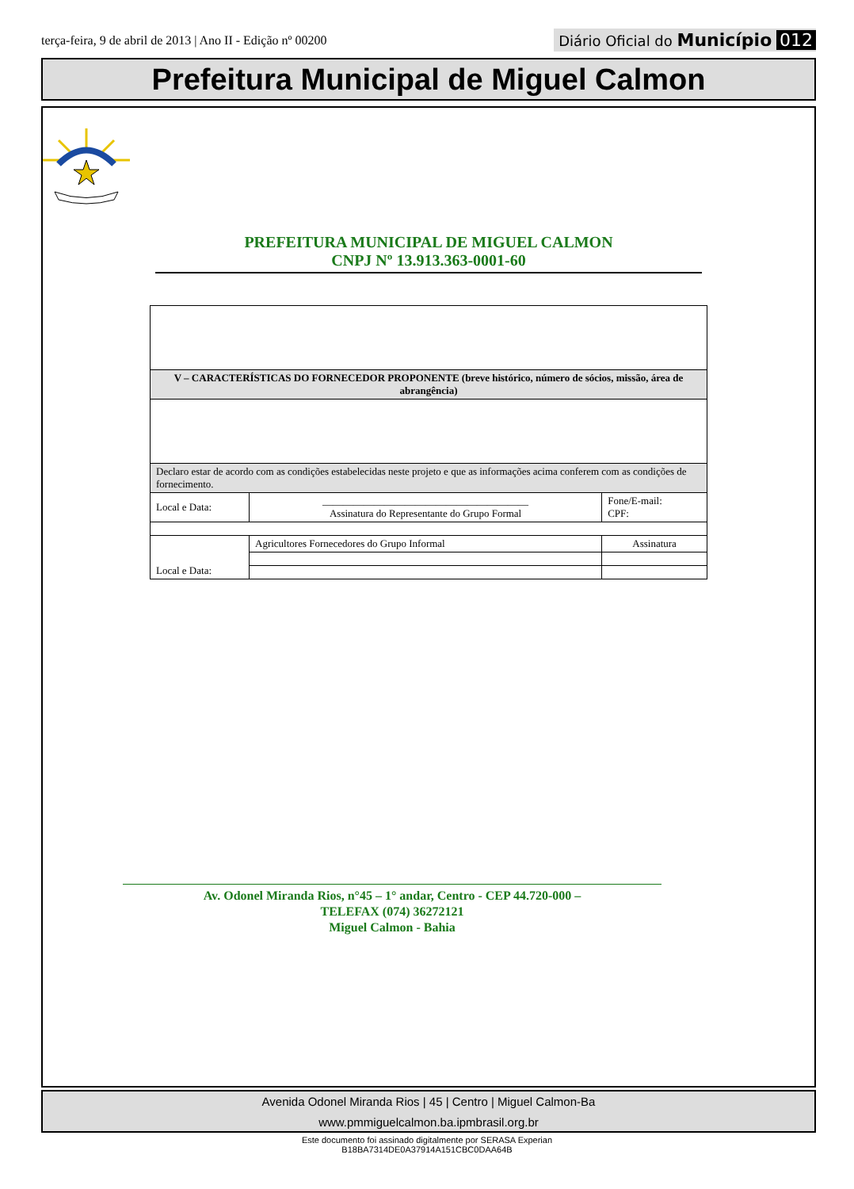terça-feira, 9 de abril de 2013 | Ano II - Edição nº 00200
Diário Oficial do Município 012
Prefeitura Municipal de Miguel Calmon
PREFEITURA MUNICIPAL DE MIGUEL CALMON
CNPJ Nº 13.913.363-0001-60
| V – CARACTERÍSTICAS DO FORNECEDOR PROPONENTE (breve histórico, número de sócios, missão, área de abrangência) | | |
| Declaro estar de acordo com as condições estabelecidas neste projeto e que as informações acima conferem com as condições de fornecimento. | | |
| Local e Data: | ________________________________________ Assinatura do Representante do Grupo Formal | Fone/E-mail: CPF: |
| Local e Data: | Agricultores Fornecedores do Grupo Informal | Assinatura |
Av. Odonel Miranda Rios, n°45 – 1° andar, Centro - CEP 44.720-000 –
TELEFAX (074) 36272121
Miguel Calmon - Bahia
Avenida Odonel Miranda Rios | 45 | Centro | Miguel Calmon-Ba
www.pmmiguelcalmon.ba.ipmbrasil.org.br
Este documento foi assinado digitalmente por SERASA Experian
B18BA7314DE0A37914A151CBC0DAA64B